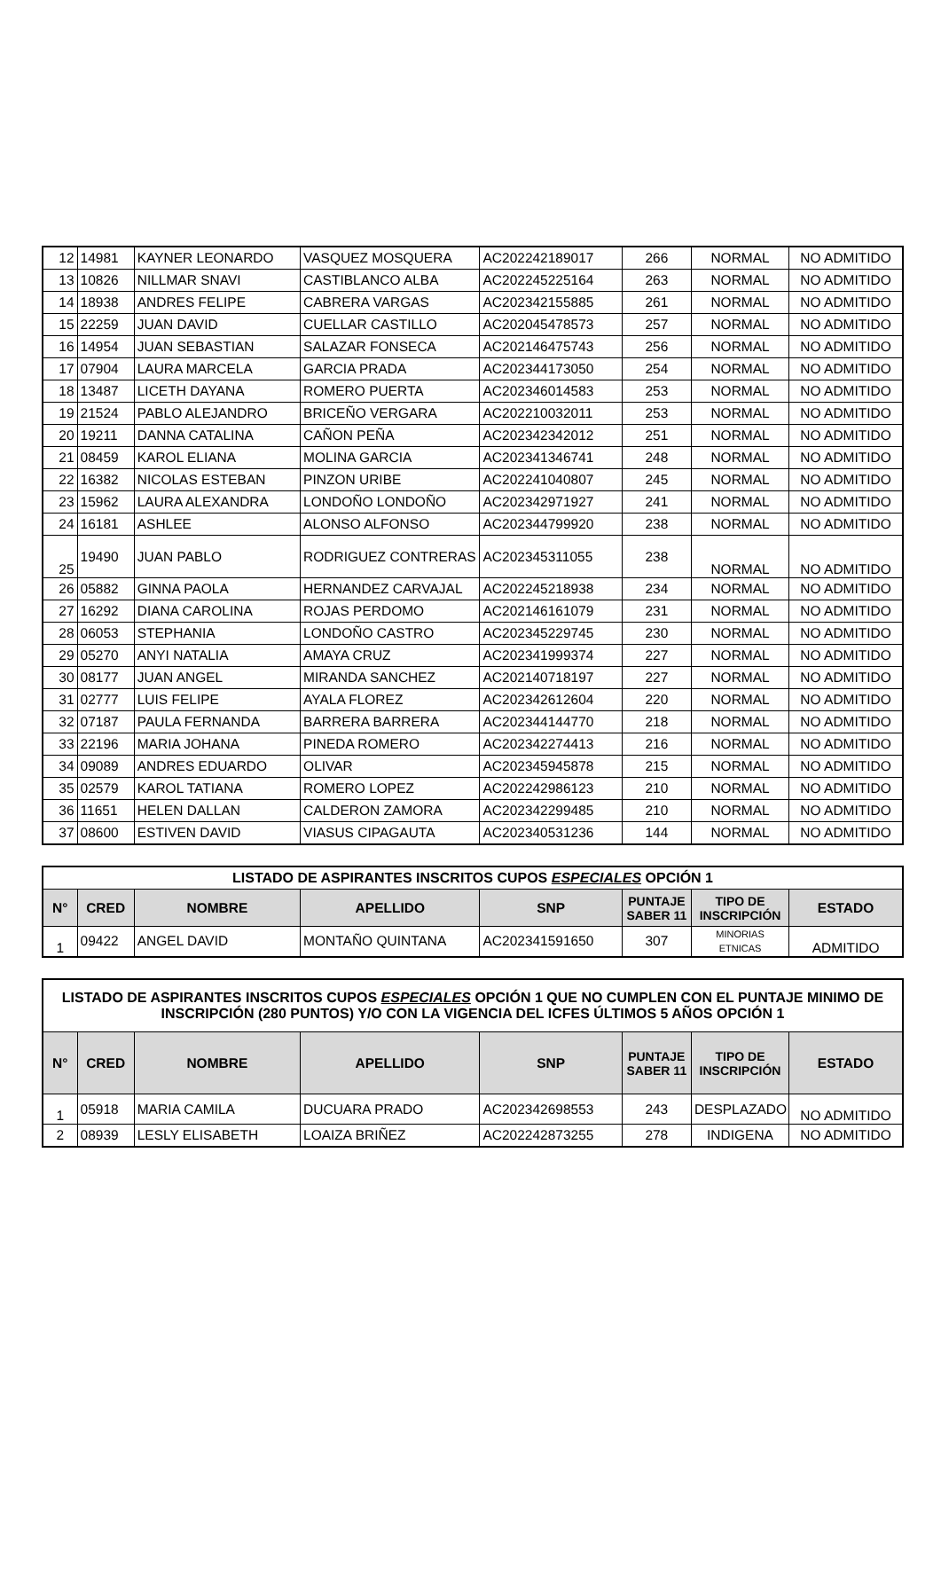| 12 | 14981 | KAYNER LEONARDO | VASQUEZ MOSQUERA | AC202242189017 | 266 | NORMAL | NO ADMITIDO |
| 13 | 10826 | NILLMAR SNAVI | CASTIBLANCO ALBA | AC202245225164 | 263 | NORMAL | NO ADMITIDO |
| 14 | 18938 | ANDRES FELIPE | CABRERA VARGAS | AC202342155885 | 261 | NORMAL | NO ADMITIDO |
| 15 | 22259 | JUAN DAVID | CUELLAR CASTILLO | AC202045478573 | 257 | NORMAL | NO ADMITIDO |
| 16 | 14954 | JUAN SEBASTIAN | SALAZAR FONSECA | AC202146475743 | 256 | NORMAL | NO ADMITIDO |
| 17 | 07904 | LAURA MARCELA | GARCIA PRADA | AC202344173050 | 254 | NORMAL | NO ADMITIDO |
| 18 | 13487 | LICETH DAYANA | ROMERO PUERTA | AC202346014583 | 253 | NORMAL | NO ADMITIDO |
| 19 | 21524 | PABLO ALEJANDRO | BRICEÑO VERGARA | AC202210032011 | 253 | NORMAL | NO ADMITIDO |
| 20 | 19211 | DANNA CATALINA | CAÑON PEÑA | AC202342342012 | 251 | NORMAL | NO ADMITIDO |
| 21 | 08459 | KAROL ELIANA | MOLINA GARCIA | AC202341346741 | 248 | NORMAL | NO ADMITIDO |
| 22 | 16382 | NICOLAS ESTEBAN | PINZON URIBE | AC202241040807 | 245 | NORMAL | NO ADMITIDO |
| 23 | 15962 | LAURA ALEXANDRA | LONDOÑO LONDOÑO | AC202342971927 | 241 | NORMAL | NO ADMITIDO |
| 24 | 16181 | ASHLEE | ALONSO ALFONSO | AC202344799920 | 238 | NORMAL | NO ADMITIDO |
| 25 | 19490 | JUAN PABLO | RODRIGUEZ CONTRERAS | AC202345311055 | 238 | NORMAL | NO ADMITIDO |
| 26 | 05882 | GINNA PAOLA | HERNANDEZ CARVAJAL | AC202245218938 | 234 | NORMAL | NO ADMITIDO |
| 27 | 16292 | DIANA CAROLINA | ROJAS PERDOMO | AC202146161079 | 231 | NORMAL | NO ADMITIDO |
| 28 | 06053 | STEPHANIA | LONDOÑO CASTRO | AC202345229745 | 230 | NORMAL | NO ADMITIDO |
| 29 | 05270 | ANYI NATALIA | AMAYA CRUZ | AC202341999374 | 227 | NORMAL | NO ADMITIDO |
| 30 | 08177 | JUAN ANGEL | MIRANDA SANCHEZ | AC202140718197 | 227 | NORMAL | NO ADMITIDO |
| 31 | 02777 | LUIS FELIPE | AYALA FLOREZ | AC202342612604 | 220 | NORMAL | NO ADMITIDO |
| 32 | 07187 | PAULA FERNANDA | BARRERA BARRERA | AC202344144770 | 218 | NORMAL | NO ADMITIDO |
| 33 | 22196 | MARIA JOHANA | PINEDA ROMERO | AC202342274413 | 216 | NORMAL | NO ADMITIDO |
| 34 | 09089 | ANDRES EDUARDO | OLIVAR | AC202345945878 | 215 | NORMAL | NO ADMITIDO |
| 35 | 02579 | KAROL TATIANA | ROMERO LOPEZ | AC202242986123 | 210 | NORMAL | NO ADMITIDO |
| 36 | 11651 | HELEN DALLAN | CALDERON ZAMORA | AC202342299485 | 210 | NORMAL | NO ADMITIDO |
| 37 | 08600 | ESTIVEN DAVID | VIASUS CIPAGAUTA | AC202340531236 | 144 | NORMAL | NO ADMITIDO |
| LISTADO DE ASPIRANTES INSCRITOS CUPOS ESPECIALES OPCIÓN 1 | | | | | | | |
| N° | CRED | NOMBRE | APELLIDO | SNP | PUNTAJE SABER 11 | TIPO DE INSCRIPCIÓN | ESTADO |
| 1 | 09422 | ANGEL DAVID | MONTAÑO QUINTANA | AC202341591650 | 307 | MINORIAS ETNICAS | ADMITIDO |
| LISTADO DE ASPIRANTES INSCRITOS CUPOS ESPECIALES OPCIÓN 1 QUE NO CUMPLEN CON EL PUNTAJE MINIMO DE INSCRIPCIÓN (280 PUNTOS) Y/O CON LA VIGENCIA DEL ICFES ÚLTIMOS 5 AÑOS OPCIÓN 1 | | | | | | | |
| N° | CRED | NOMBRE | APELLIDO | SNP | PUNTAJE SABER 11 | TIPO DE INSCRIPCIÓN | ESTADO |
| 1 | 05918 | MARIA CAMILA | DUCUARA PRADO | AC202342698553 | 243 | DESPLAZADO | NO ADMITIDO |
| 2 | 08939 | LESLY ELISABETH | LOAIZA BRIÑEZ | AC202242873255 | 278 | INDIGENA | NO ADMITIDO |